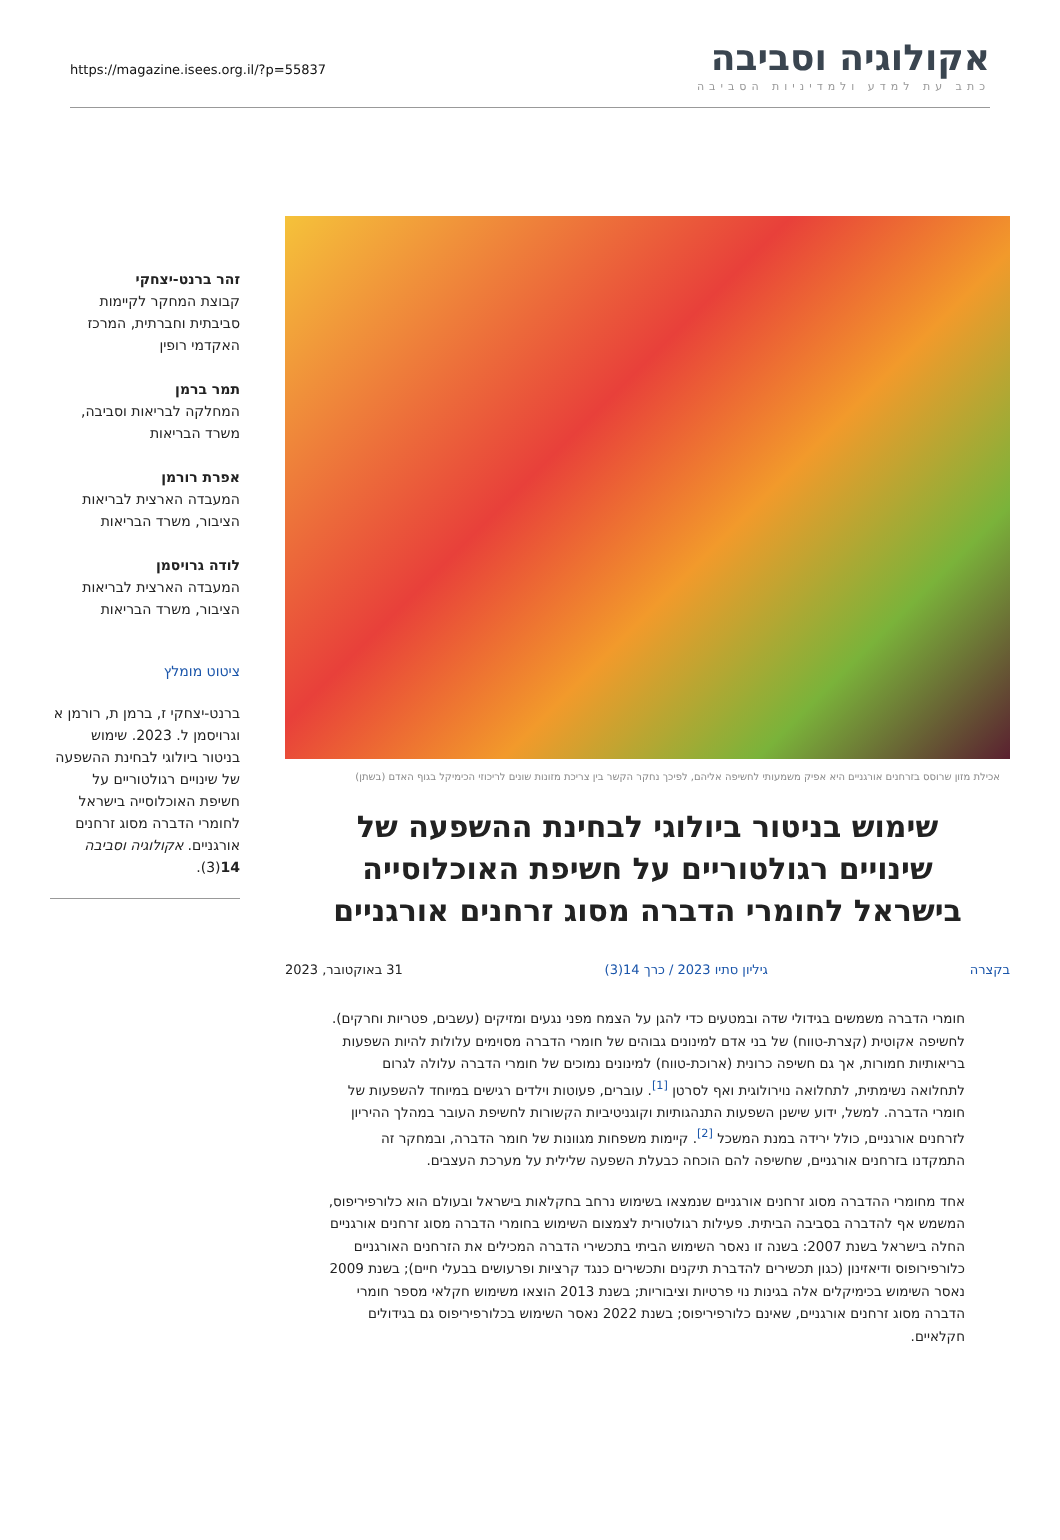אקולוגיה וסביבה
כתב עת למדע ולמדיניות הסביבה
https://magazine.isees.org.il/?p=55837
אכילת מזון שרוסס בזרחנים אורגניים היא אפיק משמעותי לחשיפה אליהם, לפיכך נחקר הקשר בין צריכת מזונות שונים לריכוזי הכימיקל בגוף האדם (בשתן)
שימוש בניטור ביולוגי לבחינת ההשפעה של שינויים רגולטוריים על חשיפת האוכלוסייה בישראל לחומרי הדברה מסוג זרחנים אורגניים
בקצרה גיליון סתיו 2023 / כרך 14(3) 31 באוקטובר, 2023
חומרי הדברה משמשים בגידולי שדה ובמטעים כדי להגן על הצמח מפני נגעים ומזיקים (עשבים, פטריות וחרקים). לחשיפה אקוטית (קצרת-טווח) של בני אדם למינונים גבוהים של חומרי הדברה מסוימים עלולות להיות השפעות בריאותיות חמורות, אך גם חשיפה כרונית (ארוכת-טווח) למינונים נמוכים של חומרי הדברה עלולה לגרום לתחלואה נשימתית, לתחלואה נוירולוגית ואף לסרטן <sup>[1]</sup>. עוברים, פעוטות וילדים רגישים במיוחד להשפעות של חומרי הדברה. למשל, ידוע שישנן השפעות התנהגותיות וקוגניטיביות הקשורות לחשיפת העובר במהלך ההיריון לזרחנים אורגניים, כולל ירידה במנת המשכל <sup>[2]</sup>. קיימות משפחות מגוונות של חומר הדברה, ובמחקר זה התמקדנו בזרחנים אורגניים, שחשיפה להם הוכחה כבעלת השפעה שלילית על מערכת העצבים.
אחד מחומרי ההדברה מסוג זרחנים אורגניים שנמצאו בשימוש נרחב בחקלאות בישראל ובעולם הוא כלורפיריפוס, המשמש אף להדברה בסביבה הביתית. פעילות רגולטורית לצמצום השימוש בחומרי הדברה מסוג זרחנים אורגניים החלה בישראל בשנת 2007: בשנה זו נאסר השימוש הביתי בתכשירי הדברה המכילים את הזרחנים האורגניים כלורפירופוס ודיאזינון (כגון תכשירים להדברת תיקנים ותכשירים כנגד קרציות ופרעושים בבעלי חיים); בשנת 2009 נאסר השימוש בכימיקלים אלה בגינות נוי פרטיות וציבוריות; בשנת 2013 הוצאו משימוש חקלאי מספר חומרי הדברה מסוג זרחנים אורגניים, שאינם כלורפיריפוס; בשנת 2022 נאסר השימוש בכלורפיריפוס גם בגידולים חקלאיים.
זהר ברנט-יצחקי
קבוצת המחקר לקיימות סביבתית וחברתית, המרכז האקדמי רופין
תמר ברמן
המחלקה לבריאות וסביבה, משרד הבריאות
אפרת רורמן
המעבדה הארצית לבריאות הציבור, משרד הבריאות
לודה גרויסמן
המעבדה הארצית לבריאות הציבור, משרד הבריאות
ציטוט מומלץ
ברנט-יצחקי ז, ברמן ת, רורמן א וגרויסמן ל. 2023. שימוש בניטור ביולוגי לבחינת ההשפעה של שינויים רגולטוריים על חשיפת האוכלוסייה בישראל לחומרי הדברה מסוג זרחנים אורגניים. אקולוגיה וסביבה 14(3).